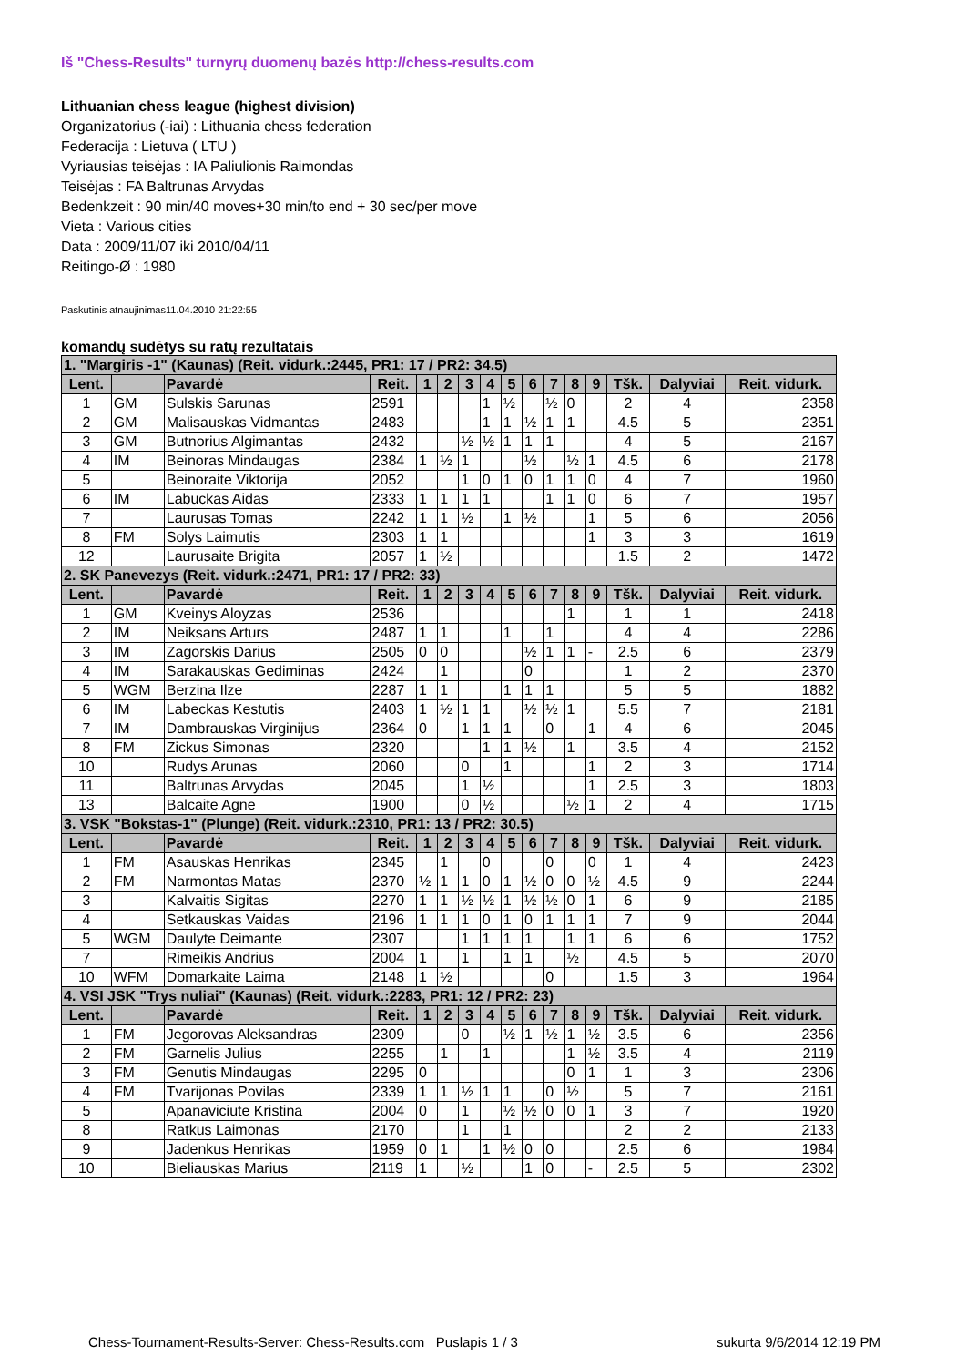Iš "Chess-Results" turnyrų duomenų bazės http://chess-results.com
Lithuanian chess league (highest division)
Organizatorius (-iai) : Lithuania chess federation
Federacija : Lietuva ( LTU )
Vyriausias teisėjas : IA Paliulionis Raimondas
Teisėjas : FA Baltrunas Arvydas
Bedenkzeit : 90 min/40 moves+30 min/to end + 30 sec/per move
Vieta : Various cities
Data : 2009/11/07 iki 2010/04/11
Reitingo-Ø : 1980
Paskutinis atnaujinimas11.04.2010 21:22:55
komandų sudėtys su ratų rezultatais
| 1. "Margiris -1" (Kaunas) (Reit. vidurk.:2445, PR1: 17 / PR2: 34.5) | | | | | | | | | | | | | | | |
| Lent. | | Pavardė | Reit. | 1 | 2 | 3 | 4 | 5 | 6 | 7 | 8 | 9 | Tšk. | Dalyviai | Reit. vidurk. |
| 1 | GM | Sulskis Sarunas | 2591 | | | | 1 | ½ | | ½ | 0 | | 2 | 4 | 2358 |
| 2 | GM | Malisauskas Vidmantas | 2483 | | | | 1 | 1 | ½ | 1 | 1 | | 4.5 | 5 | 2351 |
| 3 | GM | Butnorius Algimantas | 2432 | | | ½ | ½ | 1 | 1 | 1 | | | 4 | 5 | 2167 |
| 4 | IM | Beinoras Mindaugas | 2384 | 1 | ½ | 1 | | | ½ | | ½ | 1 | 4.5 | 6 | 2178 |
| 5 | | Beinoraite Viktorija | 2052 | | | 1 | 0 | 1 | 0 | 1 | 1 | 0 | 4 | 7 | 1960 |
| 6 | IM | Labuckas Aidas | 2333 | 1 | 1 | 1 | 1 | | | 1 | 1 | 0 | 6 | 7 | 1957 |
| 7 | | Laurusas Tomas | 2242 | 1 | 1 | ½ | | 1 | ½ | | | 1 | 5 | 6 | 2056 |
| 8 | FM | Solys Laimutis | 2303 | 1 | 1 | | | | | | | 1 | 3 | 3 | 1619 |
| 12 | | Laurusaite Brigita | 2057 | 1 | ½ | | | | | | | | 1.5 | 2 | 1472 |
| 2. SK Panevezys (Reit. vidurk.:2471, PR1: 17 / PR2: 33) | | | | | | | | | | | | | | | |
| Lent. | | Pavardė | Reit. | 1 | 2 | 3 | 4 | 5 | 6 | 7 | 8 | 9 | Tšk. | Dalyviai | Reit. vidurk. |
| 1 | GM | Kveinys Aloyzas | 2536 | | | | | | | | 1 | | 1 | 1 | 2418 |
| 2 | IM | Neiksans Arturs | 2487 | 1 | 1 | | | 1 | | 1 | | | 4 | 4 | 2286 |
| 3 | IM | Zagorskis Darius | 2505 | 0 | 0 | | | | ½ | 1 | 1 | - | 2.5 | 6 | 2379 |
| 4 | IM | Sarakauskas Gediminas | 2424 | | 1 | | | | 0 | | | | 1 | 2 | 2370 |
| 5 | WGM | Berzina Ilze | 2287 | 1 | 1 | | | 1 | 1 | 1 | | | 5 | 5 | 1882 |
| 6 | IM | Labeckas Kestutis | 2403 | 1 | ½ | 1 | 1 | | ½ | ½ | 1 | | 5.5 | 7 | 2181 |
| 7 | IM | Dambrauskas Virginijus | 2364 | 0 | | 1 | 1 | 1 | | 0 | | 1 | 4 | 6 | 2045 |
| 8 | FM | Zickus Simonas | 2320 | | | | 1 | 1 | ½ | | 1 | | 3.5 | 4 | 2152 |
| 10 | | Rudys Arunas | 2060 | | | 0 | | 1 | | | | 1 | 2 | 3 | 1714 |
| 11 | | Baltrunas Arvydas | 2045 | | | 1 | ½ | | | | | 1 | 2.5 | 3 | 1803 |
| 13 | | Balcaite Agne | 1900 | | | 0 | ½ | | | | ½ | 1 | 2 | 4 | 1715 |
| 3. VSK "Bokstas-1" (Plunge) (Reit. vidurk.:2310, PR1: 13 / PR2: 30.5) | | | | | | | | | | | | | | | |
| Lent. | | Pavardė | Reit. | 1 | 2 | 3 | 4 | 5 | 6 | 7 | 8 | 9 | Tšk. | Dalyviai | Reit. vidurk. |
| 1 | FM | Asauskas Henrikas | 2345 | | 1 | | 0 | | | 0 | | 0 | 1 | 4 | 2423 |
| 2 | FM | Narmontas Matas | 2370 | ½ | 1 | 1 | 0 | 1 | ½ | 0 | 0 | ½ | 4.5 | 9 | 2244 |
| 3 | | Kalvaitis Sigitas | 2270 | 1 | 1 | ½ | ½ | 1 | ½ | ½ | 0 | 1 | 6 | 9 | 2185 |
| 4 | | Setkauskas Vaidas | 2196 | 1 | 1 | 1 | 0 | 1 | 0 | 1 | 1 | 1 | 7 | 9 | 2044 |
| 5 | WGM | Daulyte Deimante | 2307 | | | 1 | 1 | 1 | 1 | | 1 | 1 | 6 | 6 | 1752 |
| 7 | | Rimeikis Andrius | 2004 | 1 | | 1 | | 1 | 1 | | ½ | | 4.5 | 5 | 2070 |
| 10 | WFM | Domarkaite Laima | 2148 | 1 | ½ | | | | | 0 | | | 1.5 | 3 | 1964 |
| 4. VSI JSK "Trys nuliai" (Kaunas) (Reit. vidurk.:2283, PR1: 12 / PR2: 23) | | | | | | | | | | | | | | | |
| Lent. | | Pavardė | Reit. | 1 | 2 | 3 | 4 | 5 | 6 | 7 | 8 | 9 | Tšk. | Dalyviai | Reit. vidurk. |
| 1 | FM | Jegorovas Aleksandras | 2309 | | | 0 | | ½ | 1 | ½ | 1 | ½ | 3.5 | 6 | 2356 |
| 2 | FM | Garnelis Julius | 2255 | | 1 | | 1 | | | | 1 | ½ | 3.5 | 4 | 2119 |
| 3 | FM | Genutis Mindaugas | 2295 | 0 | | | | | | | 0 | 1 | 1 | 3 | 2306 |
| 4 | FM | Tvarijonas Povilas | 2339 | 1 | 1 | ½ | 1 | 1 | | 0 | ½ | | 5 | 7 | 2161 |
| 5 | | Apanaviciute Kristina | 2004 | 0 | | 1 | | ½ | ½ | 0 | 0 | 1 | 3 | 7 | 1920 |
| 8 | | Ratkus Laimonas | 2170 | | | 1 | | 1 | | | | | 2 | 2 | 2133 |
| 9 | | Jadenkus Henrikas | 1959 | 0 | 1 | | 1 | ½ | 0 | 0 | | | 2.5 | 6 | 1984 |
| 10 | | Bieliauskas Marius | 2119 | 1 | | ½ | | | 1 | 0 | | - | 2.5 | 5 | 2302 |
Chess-Tournament-Results-Server: Chess-Results.com Puslapis 1 / 3 sukurta 9/6/2014 12:19 PM